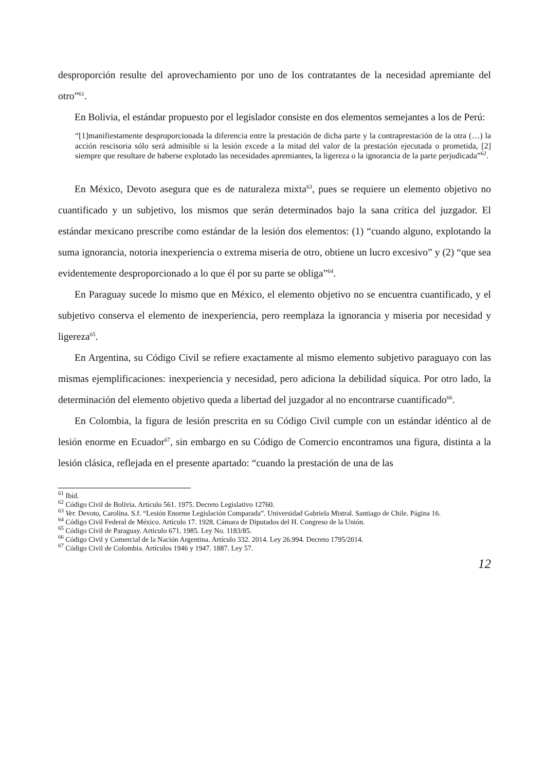desproporción resulte del aprovechamiento por uno de los contratantes de la necesidad apremiante del otro”<sup>61</sup>.
En Bolivia, el estándar propuesto por el legislador consiste en dos elementos semejantes a los de Perú:
“[1]manifiestamente desproporcionada la diferencia entre la prestación de dicha parte y la contraprestación de la otra (…) la acción rescisoria sólo será admisible si la lesión excede a la mitad del valor de la prestación ejecutada o prometida, [2] siempre que resultare de haberse explotado las necesidades apremiantes, la ligereza o la ignorancia de la parte perjudicada”<sup>62</sup>.
En México, Devoto asegura que es de naturaleza mixta<sup>63</sup>, pues se requiere un elemento objetivo no cuantificado y un subjetivo, los mismos que serán determinados bajo la sana crítica del juzgador. El estándar mexicano prescribe como estándar de la lesión dos elementos: (1) “cuando alguno, explotando la suma ignorancia, notoria inexperiencia o extrema miseria de otro, obtiene un lucro excesivo” y (2) “que sea evidentemente desproporcionado a lo que él por su parte se obliga”<sup>64</sup>.
En Paraguay sucede lo mismo que en México, el elemento objetivo no se encuentra cuantificado, y el subjetivo conserva el elemento de inexperiencia, pero reemplaza la ignorancia y miseria por necesidad y ligereza<sup>65</sup>.
En Argentina, su Código Civil se refiere exactamente al mismo elemento subjetivo paraguayo con las mismas ejemplificaciones: inexperiencia y necesidad, pero adiciona la debilidad síquica. Por otro lado, la determinación del elemento objetivo queda a libertad del juzgador al no encontrarse cuantificado<sup>66</sup>.
En Colombia, la figura de lesión prescrita en su Código Civil cumple con un estándar idéntico al de lesión enorme en Ecuador<sup>67</sup>, sin embargo en su Código de Comercio encontramos una figura, distinta a la lesión clásica, reflejada en el presente apartado: “cuando la prestación de una de las
<sup>61</sup> Ibíd.
<sup>62</sup> Código Civil de Bolivia. Artículo 561. 1975. Decreto Legislativo 12760.
<sup>63</sup> Ver. Devoto, Carolina. S.f. “Lesión Enorme Legislación Comparada”. Universidad Gabriela Mistral. Santiago de Chile. Página 16.
<sup>64</sup> Código Civil Federal de México. Artículo 17. 1928. Cámara de Diputados del H. Congreso de la Unión.
<sup>65</sup> Código Civil de Paraguay. Artículo 671. 1985. Ley No. 1183/85.
<sup>66</sup> Código Civil y Comercial de la Nación Argentina. Artículo 332. 2014. Ley 26.994. Decreto 1795/2014.
<sup>67</sup> Código Civil de Colombia. Artículos 1946 y 1947. 1887. Ley 57.
12